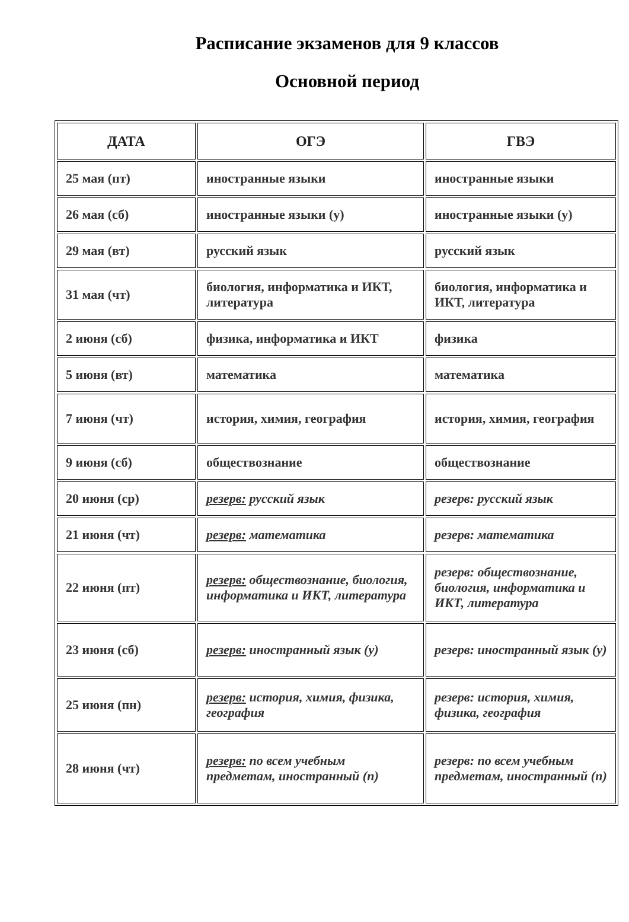Расписание экзаменов для 9 классов
Основной период
| ДАТА | ОГЭ | ГВЭ |
| --- | --- | --- |
| 25 мая (пт) | иностранные языки | иностранные языки |
| 26 мая (сб) | иностранные языки (у) | иностранные языки (у) |
| 29 мая (вт) | русский язык | русский язык |
| 31 мая (чт) | биология, информатика и ИКТ, литература | биология, информатика и ИКТ, литература |
| 2 июня (сб) | физика, информатика и ИКТ | физика |
| 5 июня (вт) | математика | математика |
| 7 июня (чт) | история, химия, география | история, химия, география |
| 9 июня (сб) | обществознание | обществознание |
| 20 июня (ср) | резерв: русский язык | резерв: русский язык |
| 21 июня (чт) | резерв: математика | резерв: математика |
| 22 июня (пт) | резерв: обществознание, биология, информатика и ИКТ, литература | резерв: обществознание, биология, информатика и ИКТ, литература |
| 23 июня (сб) | резерв: иностранный язык (у) | резерв: иностранный язык (у) |
| 25 июня (пн) | резерв: история, химия, физика, география | резерв: история, химия, физика, география |
| 28 июня (чт) | резерв: по всем учебным предметам, иностранный (п) | резерв: по всем учебным предметам, иностранный (п) |